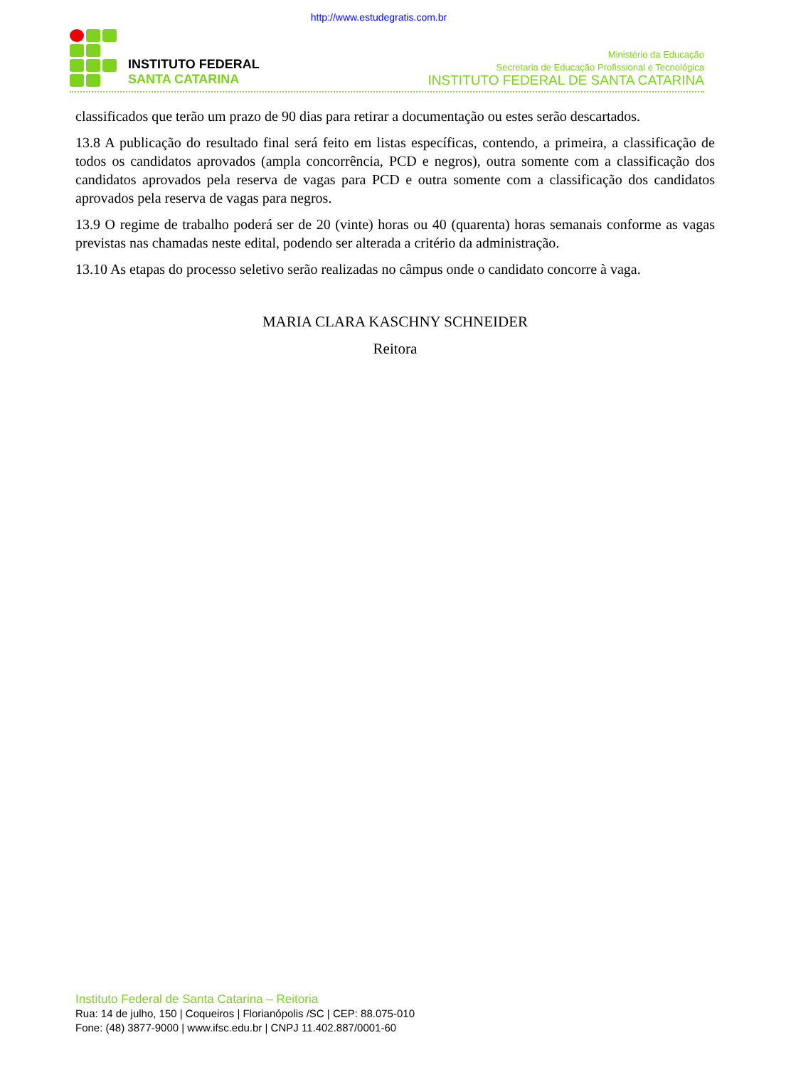http://www.estudegratis.com.br
INSTITUTO FEDERAL
SANTA CATARINA
Ministério da Educação
Secretaria de Educação Profissional e Tecnológica
INSTITUTO FEDERAL DE SANTA CATARINA
classificados que terão um prazo de 90 dias para retirar a documentação ou estes serão descartados.
13.8 A publicação do resultado final será feito em listas específicas, contendo, a primeira, a classificação de todos os candidatos aprovados (ampla concorrência, PCD e negros), outra somente com a classificação dos candidatos aprovados pela reserva de vagas para PCD e outra somente com a classificação dos candidatos aprovados pela reserva de vagas para negros.
13.9 O regime de trabalho poderá ser de 20 (vinte) horas ou 40 (quarenta) horas semanais conforme as vagas previstas nas chamadas neste edital, podendo ser alterada a critério da administração.
13.10 As etapas do processo seletivo serão realizadas no câmpus onde o candidato concorre à vaga.
MARIA CLARA KASCHNY SCHNEIDER
Reitora
Instituto Federal de Santa Catarina – Reitoria
Rua: 14 de julho, 150 | Coqueiros | Florianópolis /SC | CEP: 88.075-010
Fone: (48) 3877-9000 | www.ifsc.edu.br | CNPJ 11.402.887/0001-60